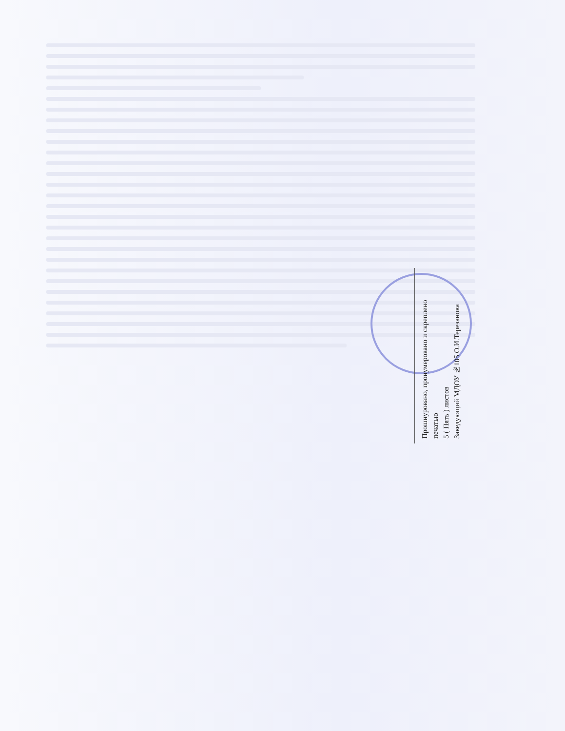Прошнуровано, пронумеровано и скреплено печатью
5 ( Пять ) листов
Заведующий МДОУ №105 О.И.Терезанова